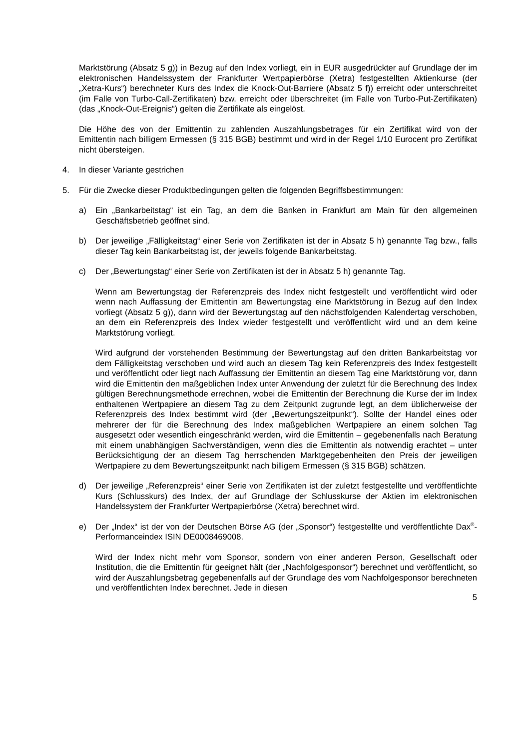Marktstörung (Absatz 5 g)) in Bezug auf den Index vorliegt, ein in EUR ausgedrückter auf Grundlage der im elektronischen Handelssystem der Frankfurter Wertpapierbörse (Xetra) festgestellten Aktienkurse (der „Xetra-Kurs“) berechneter Kurs des Index die Knock-Out-Barriere (Absatz 5 f)) erreicht oder unterschreitet (im Falle von Turbo-Call-Zertifikaten) bzw. erreicht oder überschreitet (im Falle von Turbo-Put-Zertifikaten) (das „Knock-Out-Ereignis“) gelten die Zertifikate als eingelöst.
Die Höhe des von der Emittentin zu zahlenden Auszahlungsbetrages für ein Zertifikat wird von der Emittentin nach billigem Ermessen (§ 315 BGB) bestimmt und wird in der Regel 1/10 Eurocent pro Zertifikat nicht übersteigen.
4. In dieser Variante gestrichen
5. Für die Zwecke dieser Produktbedingungen gelten die folgenden Begriffsbestimmungen:
a) Ein „Bankarbeitstag“ ist ein Tag, an dem die Banken in Frankfurt am Main für den allgemeinen Geschäftsbetrieb geöffnet sind.
b) Der jeweilige „Fälligkeitstag“ einer Serie von Zertifikaten ist der in Absatz 5 h) genannte Tag bzw., falls dieser Tag kein Bankarbeitstag ist, der jeweils folgende Bankarbeitstag.
c) Der „Bewertungstag“ einer Serie von Zertifikaten ist der in Absatz 5 h) genannte Tag.
Wenn am Bewertungstag der Referenzpreis des Index nicht festgestellt und veröffentlicht wird oder wenn nach Auffassung der Emittentin am Bewertungstag eine Marktstörung in Bezug auf den Index vorliegt (Absatz 5 g)), dann wird der Bewertungstag auf den nächstfolgenden Kalendertag verschoben, an dem ein Referenzpreis des Index wieder festgestellt und veröffentlicht wird und an dem keine Marktstörung vorliegt.
Wird aufgrund der vorstehenden Bestimmung der Bewertungstag auf den dritten Bankarbeitstag vor dem Fälligkeitstag verschoben und wird auch an diesem Tag kein Referenzpreis des Index festgestellt und veröffentlicht oder liegt nach Auffassung der Emittentin an diesem Tag eine Marktstörung vor, dann wird die Emittentin den maßgeblichen Index unter Anwendung der zuletzt für die Berechnung des Index gültigen Berechnungsmethode errechnen, wobei die Emittentin der Berechnung die Kurse der im Index enthaltenen Wertpapiere an diesem Tag zu dem Zeitpunkt zugrunde legt, an dem üblicherweise der Referenzpreis des Index bestimmt wird (der „Bewertungszeitpunkt“). Sollte der Handel eines oder mehrerer der für die Berechnung des Index maßgeblichen Wertpapiere an einem solchen Tag ausgesetzt oder wesentlich eingeschränkt werden, wird die Emittentin – gegebenenfalls nach Beratung mit einem unabhängigen Sachverständigen, wenn dies die Emittentin als notwendig erachtet – unter Berücksichtigung der an diesem Tag herrschenden Marktgegebenheiten den Preis der jeweiligen Wertpapiere zu dem Bewertungszeitpunkt nach billigem Ermessen (§ 315 BGB) schätzen.
d) Der jeweilige „Referenzpreis“ einer Serie von Zertifikaten ist der zuletzt festgestellte und veröffentlichte Kurs (Schlusskurs) des Index, der auf Grundlage der Schlusskurse der Aktien im elektronischen Handelssystem der Frankfurter Wertpapierbörse (Xetra) berechnet wird.
e) Der „Index“ ist der von der Deutschen Börse AG (der „Sponsor“) festgestellte und veröffentlichte Dax<sup>®</sup>-Performanceindex ISIN DE0008469008.
Wird der Index nicht mehr vom Sponsor, sondern von einer anderen Person, Gesellschaft oder Institution, die die Emittentin für geeignet hält (der „Nachfolgesponsor“) berechnet und veröffentlicht, so wird der Auszahlungsbetrag gegebenenfalls auf der Grundlage des vom Nachfolgesponsor berechneten und veröffentlichten Index berechnet. Jede in diesen
5